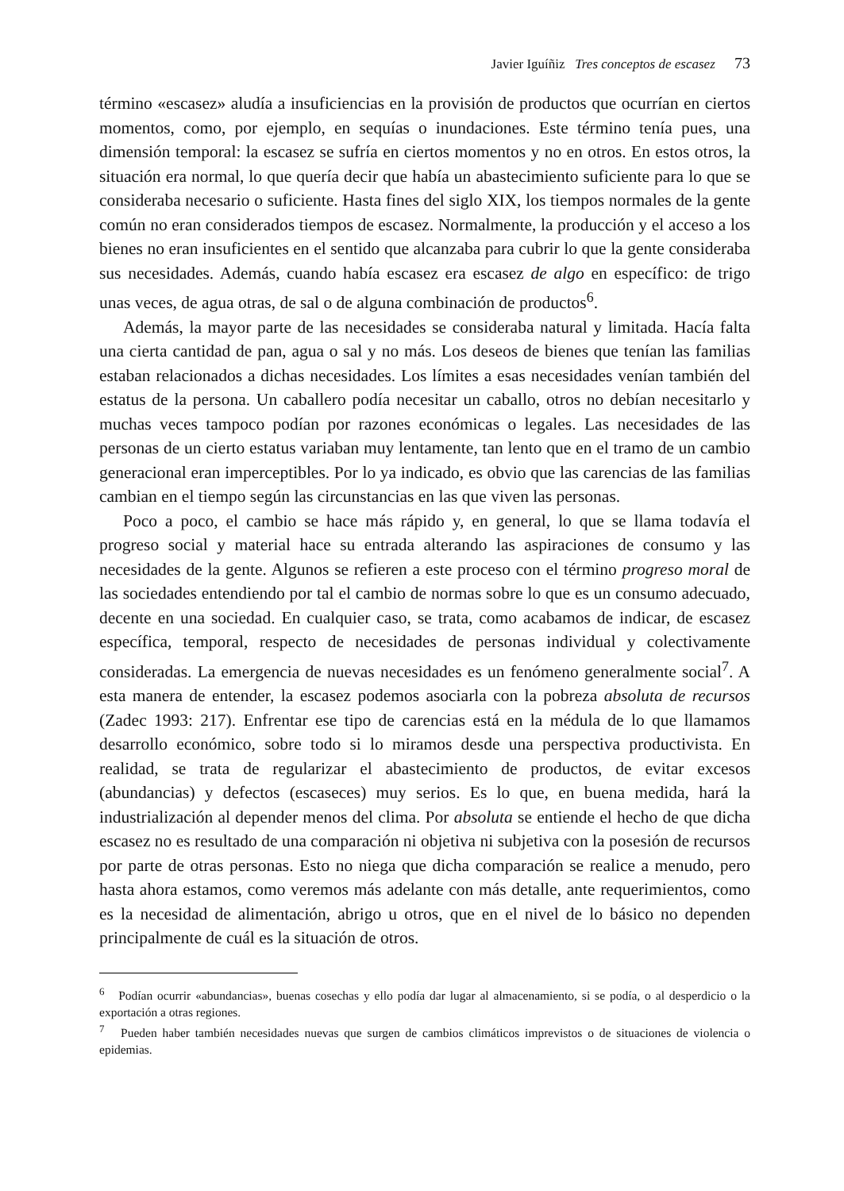Javier Iguíñiz Tres conceptos de escasez 73
término «escasez» aludía a insuficiencias en la provisión de productos que ocurrían en ciertos momentos, como, por ejemplo, en sequías o inundaciones. Este término tenía pues, una dimensión temporal: la escasez se sufría en ciertos momentos y no en otros. En estos otros, la situación era normal, lo que quería decir que había un abastecimiento suficiente para lo que se consideraba necesario o suficiente. Hasta fines del siglo XIX, los tiempos normales de la gente común no eran considerados tiempos de escasez. Normalmente, la producción y el acceso a los bienes no eran insuficientes en el sentido que alcanzaba para cubrir lo que la gente consideraba sus necesidades. Además, cuando había escasez era escasez de algo en específico: de trigo unas veces, de agua otras, de sal o de alguna combinación de productos<sup>6</sup>.
Además, la mayor parte de las necesidades se consideraba natural y limitada. Hacía falta una cierta cantidad de pan, agua o sal y no más. Los deseos de bienes que tenían las familias estaban relacionados a dichas necesidades. Los límites a esas necesidades venían también del estatus de la persona. Un caballero podía necesitar un caballo, otros no debían necesitarlo y muchas veces tampoco podían por razones económicas o legales. Las necesidades de las personas de un cierto estatus variaban muy lentamente, tan lento que en el tramo de un cambio generacional eran imperceptibles. Por lo ya indicado, es obvio que las carencias de las familias cambian en el tiempo según las circunstancias en las que viven las personas.
Poco a poco, el cambio se hace más rápido y, en general, lo que se llama todavía el progreso social y material hace su entrada alterando las aspiraciones de consumo y las necesidades de la gente. Algunos se refieren a este proceso con el término progreso moral de las sociedades entendiendo por tal el cambio de normas sobre lo que es un consumo adecuado, decente en una sociedad. En cualquier caso, se trata, como acabamos de indicar, de escasez específica, temporal, respecto de necesidades de personas individual y colectivamente consideradas. La emergencia de nuevas necesidades es un fenómeno generalmente social<sup>7</sup>. A esta manera de entender, la escasez podemos asociarla con la pobreza absoluta de recursos (Zadec 1993: 217). Enfrentar ese tipo de carencias está en la médula de lo que llamamos desarrollo económico, sobre todo si lo miramos desde una perspectiva productivista. En realidad, se trata de regularizar el abastecimiento de productos, de evitar excesos (abundancias) y defectos (escaseces) muy serios. Es lo que, en buena medida, hará la industrialización al depender menos del clima. Por absoluta se entiende el hecho de que dicha escasez no es resultado de una comparación ni objetiva ni subjetiva con la posesión de recursos por parte de otras personas. Esto no niega que dicha comparación se realice a menudo, pero hasta ahora estamos, como veremos más adelante con más detalle, ante requerimientos, como es la necesidad de alimentación, abrigo u otros, que en el nivel de lo básico no dependen principalmente de cuál es la situación de otros.
<sup>6</sup> Podían ocurrir «abundancias», buenas cosechas y ello podía dar lugar al almacenamiento, si se podía, o al desperdicio o la exportación a otras regiones.
<sup>7</sup> Pueden haber también necesidades nuevas que surgen de cambios climáticos imprevistos o de situaciones de violencia o epidemias.